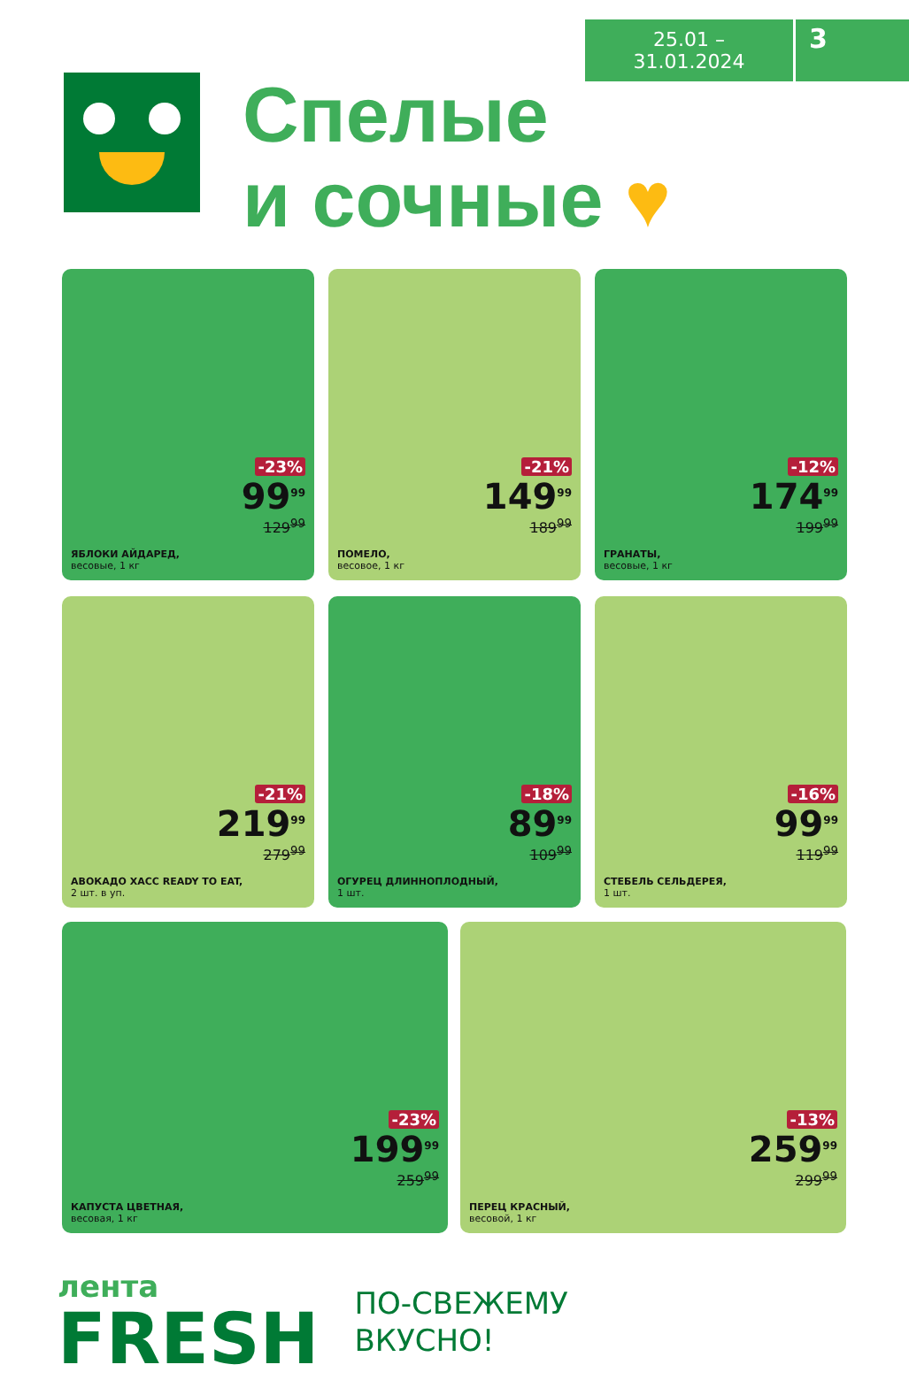25.01 – 31.01.2024
3
Спелые
и сочные ♥
-23%
99<sup>99</sup>
129<sup>99</sup>
ЯБЛОКИ АЙДАРЕД,
весовые, 1 кг
-21%
149<sup>99</sup>
189<sup>99</sup>
ПОМЕЛО,
весовое, 1 кг
-12%
174<sup>99</sup>
199<sup>99</sup>
ГРАНАТЫ,
весовые, 1 кг
-21%
219<sup>99</sup>
279<sup>99</sup>
АВОКАДО ХАСС READY TO EAT,
2 шт. в уп.
-18%
89<sup>99</sup>
109<sup>99</sup>
ОГУРЕЦ ДЛИННОПЛОДНЫЙ,
1 шт.
-16%
99<sup>99</sup>
119<sup>99</sup>
СТЕБЕЛЬ СЕЛЬДЕРЕЯ,
1 шт.
-23%
199<sup>99</sup>
259<sup>99</sup>
КАПУСТА ЦВЕТНАЯ,
весовая, 1 кг
-13%
259<sup>99</sup>
299<sup>99</sup>
ПЕРЕЦ КРАСНЫЙ,
весовой, 1 кг
лента
FRESH
ПО-СВЕЖЕМУ
ВКУСНО!